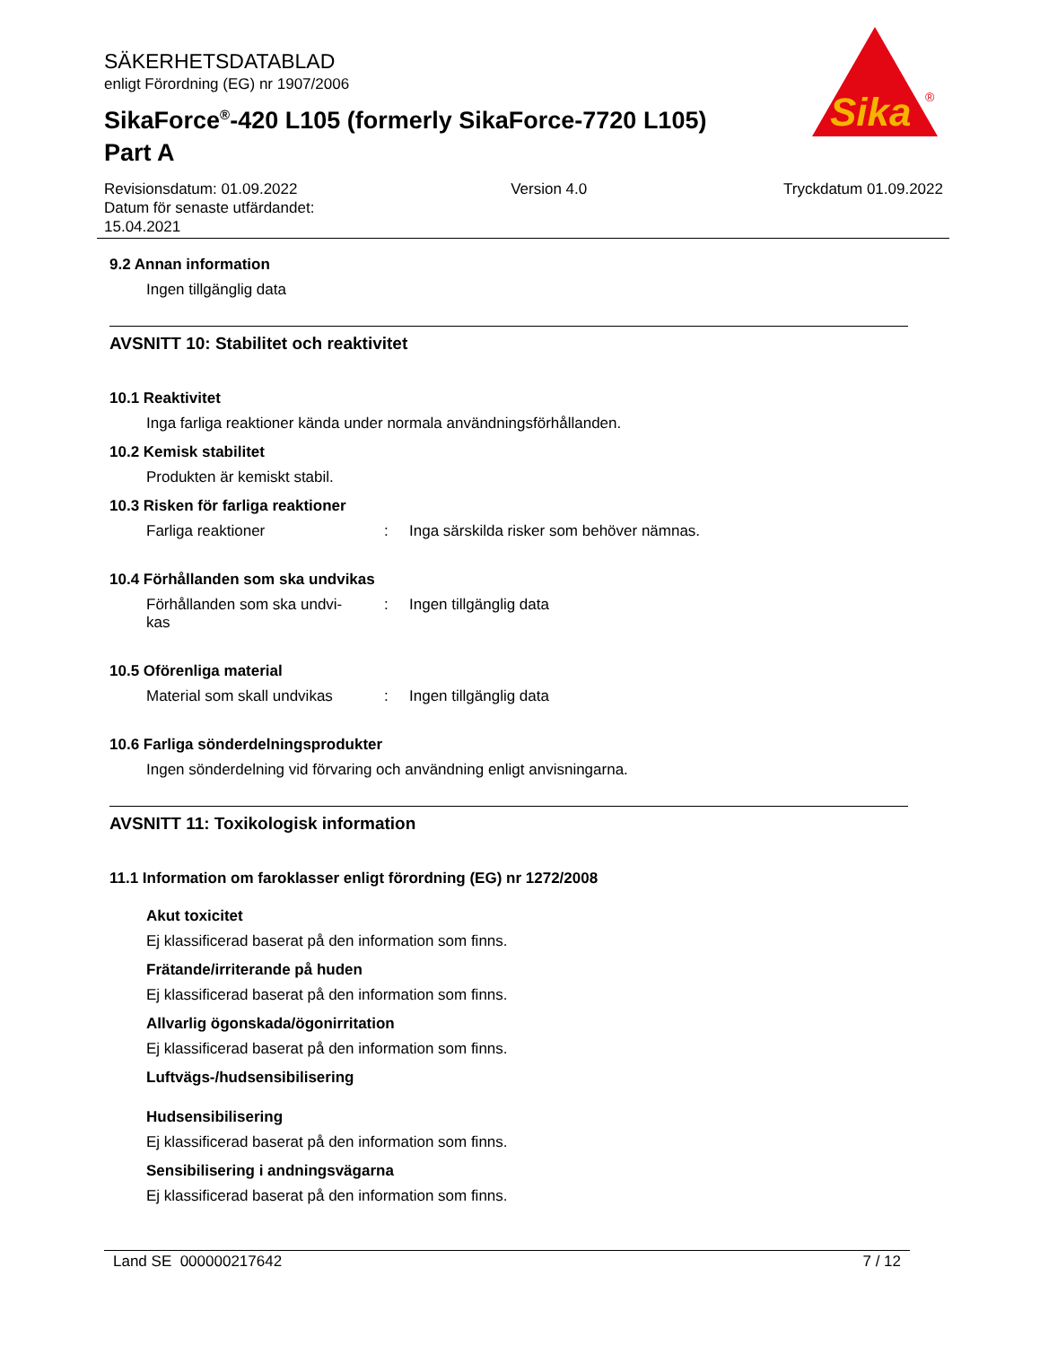SÄKERHETSDATABLAD
enligt Förordning (EG) nr 1907/2006
SikaForce<sup>®</sup>-420 L105 (formerly SikaForce-7720 L105)
Part A
Sika
®
Revisionsdatum: 01.09.2022
Datum för senaste utfärdandet:
15.04.2021
Version 4.0 Tryckdatum 01.09.2022
9.2 Annan information
Ingen tillgänglig data
AVSNITT 10: Stabilitet och reaktivitet
10.1 Reaktivitet
Inga farliga reaktioner kända under normala användningsförhållanden.
10.2 Kemisk stabilitet
Produkten är kemiskt stabil.
10.3 Risken för farliga reaktioner
Farliga reaktioner : Inga särskilda risker som behöver nämnas.
10.4 Förhållanden som ska undvikas
Förhållanden som ska undvi-
kas
: Ingen tillgänglig data
10.5 Oförenliga material
Material som skall undvikas
: Ingen tillgänglig data
10.6 Farliga sönderdelningsprodukter
Ingen sönderdelning vid förvaring och användning enligt anvisningarna.
AVSNITT 11: Toxikologisk information
11.1 Information om faroklasser enligt förordning (EG) nr 1272/2008
Akut toxicitet
Ej klassificerad baserat på den information som finns.
Frätande/irriterande på huden
Ej klassificerad baserat på den information som finns.
Allvarlig ögonskada/ögonirritation
Ej klassificerad baserat på den information som finns.
Luftvägs-/hudsensibilisering
Hudsensibilisering
Ej klassificerad baserat på den information som finns.
Sensibilisering i andningsvägarna
Ej klassificerad baserat på den information som finns.
Land SE 000000217642 7 / 12